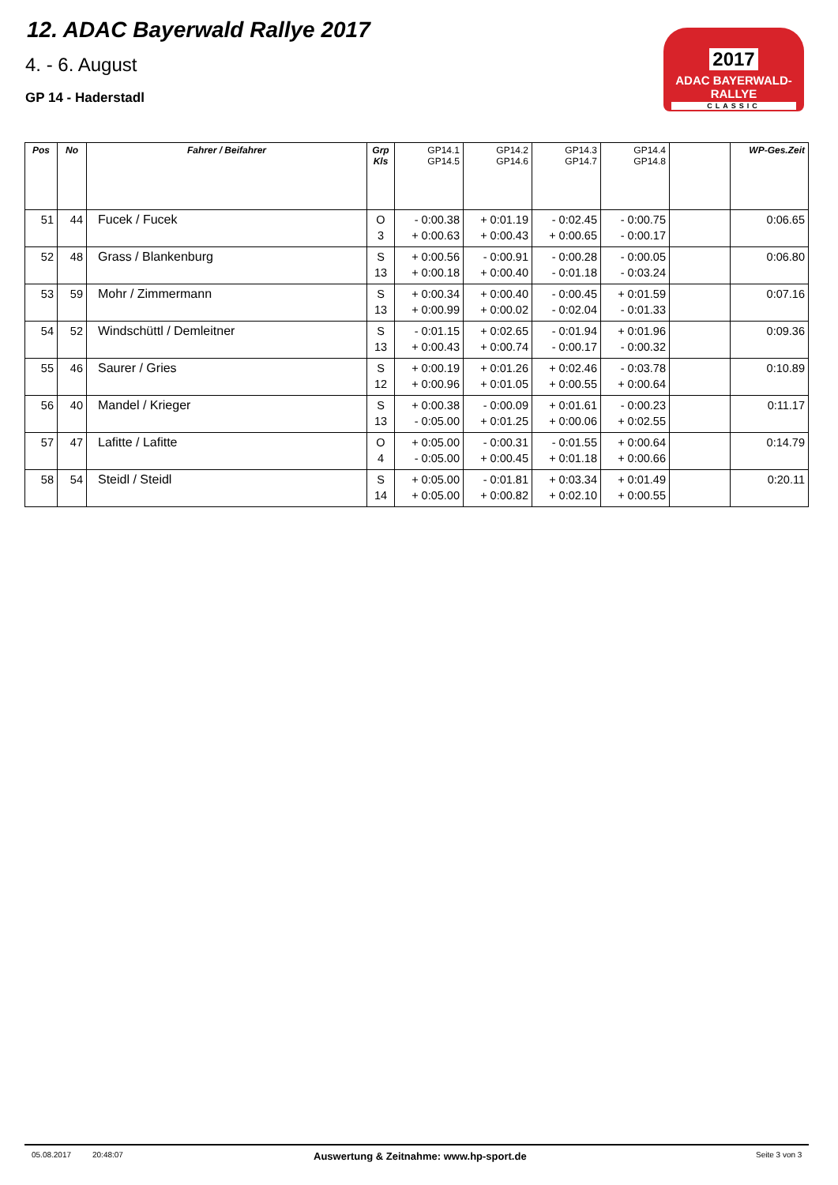12. ADAC Bayerwald Rallye 2017
4. - 6. August
GP 14 - Haderstadl
2017
ADAC BAYERWALD-RALLYE
CLASSIC
| Pos | No | Fahrer / Beifahrer | Grp Kls | GP14.1 GP14.5 | GP14.2 GP14.6 | GP14.3 GP14.7 | GP14.4 GP14.8 | | WP-Ges.Zeit |
| --- | --- | --- | --- | --- | --- | --- | --- | --- | --- |
| 51 | 44 | Fucek / Fucek | O 3 | - 0:00.38 + 0:00.63 | + 0:01.19 + 0:00.43 | - 0:02.45 + 0:00.65 | - 0:00.75 - 0:00.17 | | 0:06.65 |
| 52 | 48 | Grass / Blankenburg | S 13 | + 0:00.56 + 0:00.18 | - 0:00.91 + 0:00.40 | - 0:00.28 - 0:01.18 | - 0:00.05 - 0:03.24 | | 0:06.80 |
| 53 | 59 | Mohr / Zimmermann | S 13 | + 0:00.34 + 0:00.99 | + 0:00.40 + 0:00.02 | - 0:00.45 - 0:02.04 | + 0:01.59 - 0:01.33 | | 0:07.16 |
| 54 | 52 | Windschüttl / Demleitner | S 13 | - 0:01.15 + 0:00.43 | + 0:02.65 + 0:00.74 | - 0:01.94 - 0:00.17 | + 0:01.96 - 0:00.32 | | 0:09.36 |
| 55 | 46 | Saurer / Gries | S 12 | + 0:00.19 + 0:00.96 | + 0:01.26 + 0:01.05 | + 0:02.46 + 0:00.55 | - 0:03.78 + 0:00.64 | | 0:10.89 |
| 56 | 40 | Mandel / Krieger | S 13 | + 0:00.38 - 0:05.00 | - 0:00.09 + 0:01.25 | + 0:01.61 + 0:00.06 | - 0:00.23 + 0:02.55 | | 0:11.17 |
| 57 | 47 | Lafitte / Lafitte | O 4 | + 0:05.00 - 0:05.00 | - 0:00.31 + 0:00.45 | - 0:01.55 + 0:01.18 | + 0:00.64 + 0:00.66 | | 0:14.79 |
| 58 | 54 | Steidl / Steidl | S 14 | + 0:05.00 + 0:05.00 | - 0:01.81 + 0:00.82 | + 0:03.34 + 0:02.10 | + 0:01.49 + 0:00.55 | | 0:20.11 |
05.08.2017 20:48:07 Auswertung & Zeitnahme: www.hp-sport.de Seite 3 von 3